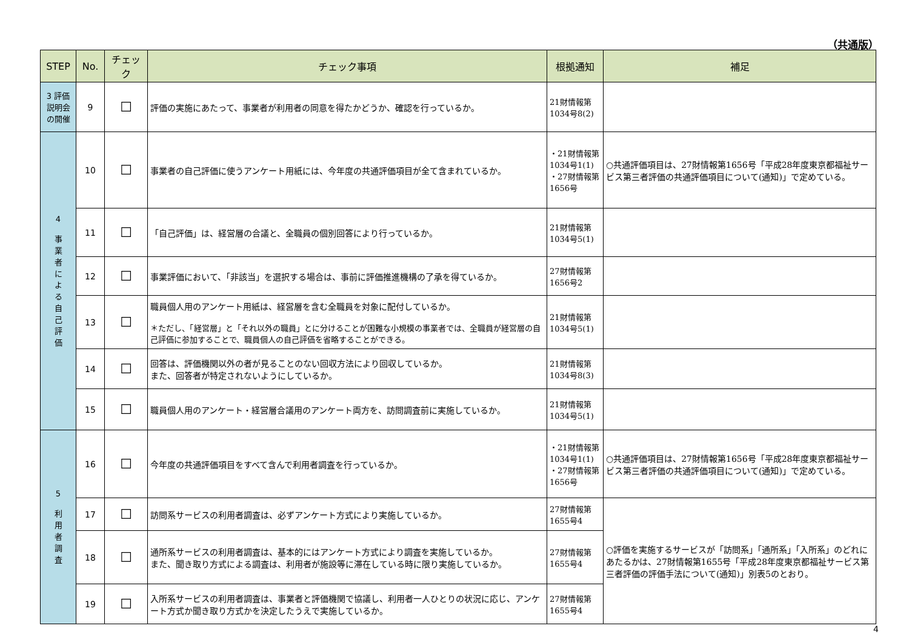（共通版）
| STEP | No. | チェック | チェック事項 | 根拠通知 | 補足 |
| --- | --- | --- | --- | --- | --- |
| 3 評価説明会の開催 | 9 | ☐ | 評価の実施にあたって、事業者が利用者の同意を得たかどうか、確認を行っているか。 | 21財情報第1034号8(2) | |
| 4 事 業 者 に よ る 自 己 評 価 | 10 | ☐ | 事業者の自己評価に使うアンケート用紙には、今年度の共通評価項目が全て含まれているか。 | ・21財情報第1034号1(1) ・27財情報第1656号 | ○共通評価項目は、27財情報第1656号「平成28年度東京都福祉サービス第三者評価の共通評価項目について(通知)」で定めている。 |
| | 11 | ☐ | 「自己評価」は、経営層の合議と、全職員の個別回答により行っているか。 | 21財情報第1034号5(1) | |
| | 12 | ☐ | 事業評価において、「非該当」を選択する場合は、事前に評価推進機構の了承を得ているか。 | 27財情報第1656号2 | |
| | 13 | ☐ | 職員個人用のアンケート用紙は、経営層を含む全職員を対象に配付しているか。 ＊ただし、「経営層」と「それ以外の職員」とに分けることが困難な小規模の事業者では、全職員が経営層の自己評価に参加することで、職員個人の自己評価を省略することができる。 | 21財情報第1034号5(1) | |
| | 14 | ☐ | 回答は、評価機関以外の者が見ることのない回収方法により回収しているか。 また、回答者が特定されないようにしているか。 | 21財情報第1034号8(3) | |
| | 15 | ☐ | 職員個人用のアンケート・経営層合議用のアンケート両方を、訪問調査前に実施しているか。 | 21財情報第1034号5(1) | |
| 5 利 用 者 調 査 | 16 | ☐ | 今年度の共通評価項目をすべて含んで利用者調査を行っているか。 | ・21財情報第1034号1(1) ・27財情報第1656号 | ○共通評価項目は、27財情報第1656号「平成28年度東京都福祉サービス第三者評価の共通評価項目について(通知)」で定めている。 |
| | 17 | ☐ | 訪問系サービスの利用者調査は、必ずアンケート方式により実施しているか。 | 27財情報第1655号4 | ○評価を実施するサービスが「訪問系」「通所系」「入所系」のどれにあたるかは、27財情報第1655号「平成28年度東京都福祉サービス第三者評価の評価手法について(通知)」別表5のとおり。 |
| | 18 | ☐ | 通所系サービスの利用者調査は、基本的にはアンケート方式により調査を実施しているか。 また、聞き取り方式による調査は、利用者が施設等に滞在している時に限り実施しているか。 | 27財情報第1655号4 | |
| | 19 | ☐ | 入所系サービスの利用者調査は、事業者と評価機関で協議し、利用者一人ひとりの状況に応じ、アンケート方式か聞き取り方式かを決定したうえで実施しているか。 | 27財情報第1655号4 | |
4